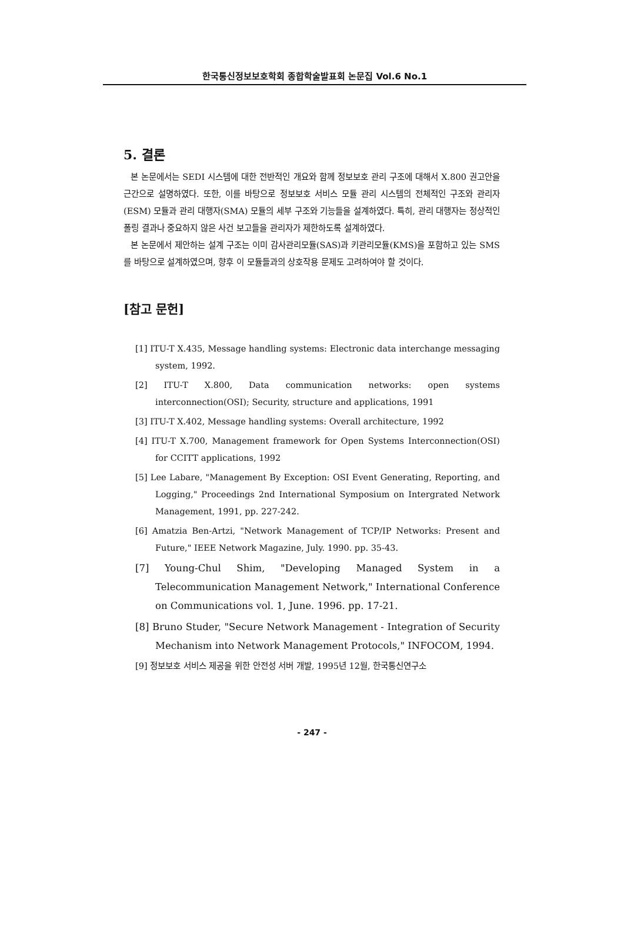한국통신정보보호학회 종합학술발표회 논문집 Vol.6 No.1
5. 결론
본 논문에서는 SEDI 시스템에 대한 전반적인 개요와 함께 정보보호 관리 구조에 대해서 X.800 권고안을 근간으로 설명하였다. 또한, 이를 바탕으로 정보보호 서비스 모듈 관리 시스템의 전체적인 구조와 관리자(ESM) 모듈과 관리 대행자(SMA) 모듈의 세부 구조와 기능들을 설계하였다. 특히, 관리 대행자는 정상적인 폴링 결과나 중요하지 않은 사건 보고들을 관리자가 제한하도록 설계하였다.
본 논문에서 제안하는 설계 구조는 이미 감사관리모듈(SAS)과 키관리모듈(KMS)을 포함하고 있는 SMS를 바탕으로 설계하였으며, 향후 이 모듈들과의 상호작용 문제도 고려하여야 할 것이다.
[참고 문헌]
[1] ITU-T X.435, Message handling systems: Electronic data interchange messaging system, 1992.
[2] ITU-T X.800, Data communication networks: open systems interconnection(OSI); Security, structure and applications, 1991
[3] ITU-T X.402, Message handling systems: Overall architecture, 1992
[4] ITU-T X.700, Management framework for Open Systems Interconnection(OSI) for CCITT applications, 1992
[5] Lee Labare, "Management By Exception: OSI Event Generating, Reporting, and Logging," Proceedings 2nd International Symposium on Intergrated Network Management, 1991, pp. 227-242.
[6] Amatzia Ben-Artzi, "Network Management of TCP/IP Networks: Present and Future," IEEE Network Magazine, July. 1990. pp. 35-43.
[7] Young-Chul Shim, "Developing Managed System in a Telecommunication Management Network," International Conference on Communications vol. 1, June. 1996. pp. 17-21.
[8] Bruno Studer, "Secure Network Management - Integration of Security Mechanism into Network Management Protocols," INFOCOM, 1994.
[9] 정보보호 서비스 제공을 위한 안전성 서버 개발, 1995년 12월, 한국통신연구소
- 247 -